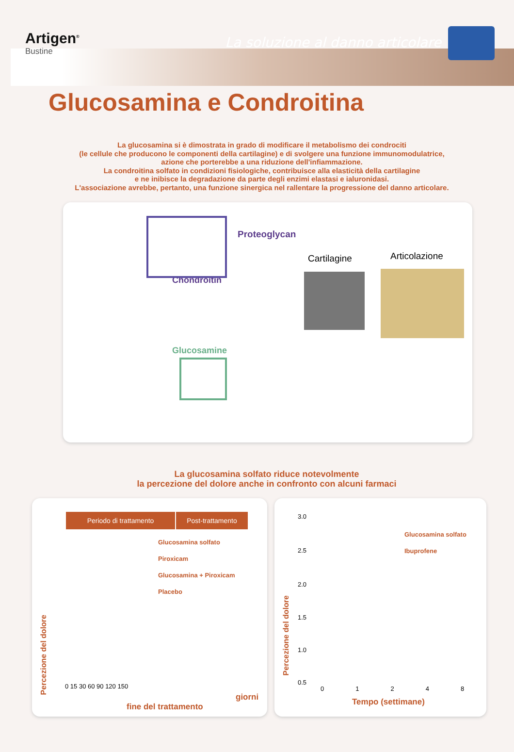Artigen<sup>®</sup>
Bustine
La soluzione al danno articolare
Glucosamina e Condroitina
La glucosamina si è dimostrata in grado di modificare il metabolismo dei condrociti
(le cellule che producono le componenti della cartilagine) e di svolgere una funzione immunomodulatrice,
azione che porterebbe a una riduzione dell'infiammazione.
La condroitina solfato in condizioni fisiologiche, contribuisce alla elasticità della cartilagine
e ne inibisce la degradazione da parte degli enzimi elastasi e ialuronidasi.
L'associazione avrebbe, pertanto, una funzione sinergica nel rallentare la progressione del danno articolare.
Proteoglycan
Chondroitin
Glucosamine
Cartilagine Articolazione
La glucosamina solfato riduce notevolmente
la percezione del dolore anche in confronto con alcuni farmaci
Periodo di trattamento Post-trattamento
Glucosamina solfato
Piroxicam
Glucosamina + Piroxicam
Placebo
Percezione del dolore
0 15 30 60 90 120 150
giorni
fine del trattamento
Glucosamina solfato
Ibuprofene
Percezione del dolore
3.0
2.5
2.0
1.5
1.0
0.5
0 1 2 4 8
Tempo (settimane)